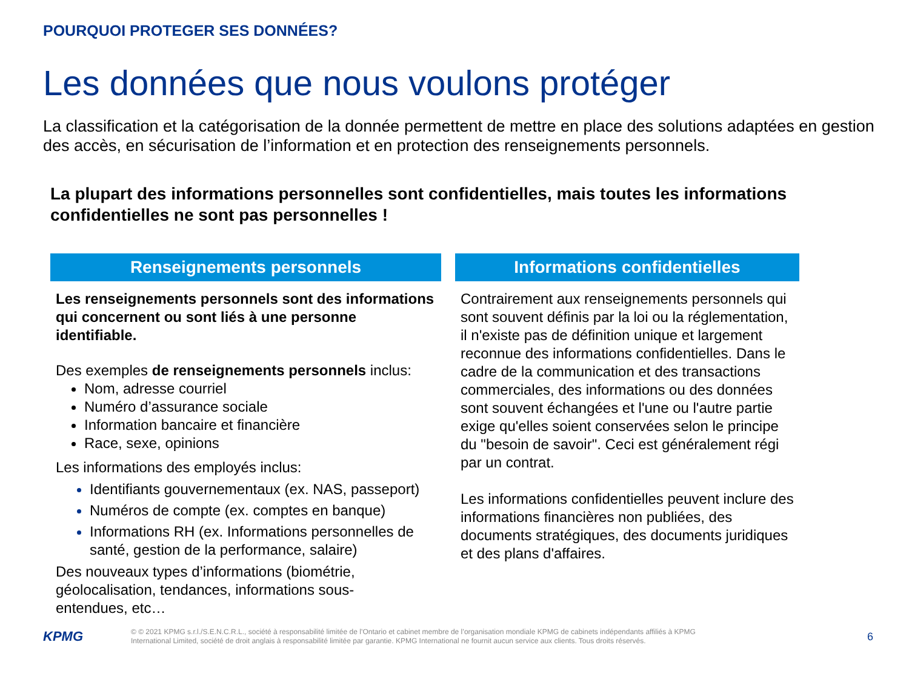POURQUOI PROTEGER SES DONNÉES?
Les données que nous voulons protéger
La classification et la catégorisation de la donnée permettent de mettre en place des solutions adaptées en gestion des accès, en sécurisation de l’information et en protection des renseignements personnels.
La plupart des informations personnelles sont confidentielles, mais toutes les informations confidentielles ne sont pas personnelles !
Renseignements personnels
Les renseignements personnels sont des informations qui concernent ou sont liés à une personne identifiable.
Des exemples de renseignements personnels inclus:
Nom, adresse courriel
Numéro d’assurance sociale
Information bancaire et financière
Race, sexe, opinions
Les informations des employés inclus:
Identifiants gouvernementaux (ex. NAS, passeport)
Numéros de compte (ex. comptes en banque)
Informations RH (ex. Informations personnelles de santé, gestion de la performance, salaire)
Des nouveaux types d’informations (biométrie, géolocalisation, tendances, informations sous-entendues, etc…
Informations confidentielles
Contrairement aux renseignements personnels qui sont souvent définis par la loi ou la réglementation, il n'existe pas de définition unique et largement reconnue des informations confidentielles. Dans le cadre de la communication et des transactions commerciales, des informations ou des données sont souvent échangées et l'une ou l'autre partie exige qu'elles soient conservées selon le principe du "besoin de savoir". Ceci est généralement régi par un contrat.
Les informations confidentielles peuvent inclure des informations financières non publiées, des documents stratégiques, des documents juridiques et des plans d'affaires.
KPMG
© © 2021 KPMG s.r.l./S.E.N.C.R.L., société à responsabilité limitée de l’Ontario et cabinet membre de l’organisation mondiale KPMG de cabinets indépendants affiliés à KPMG International Limited, société de droit anglais à responsabilité limitée par garantie. KPMG International ne fournit aucun service aux clients. Tous droits réservés.
6